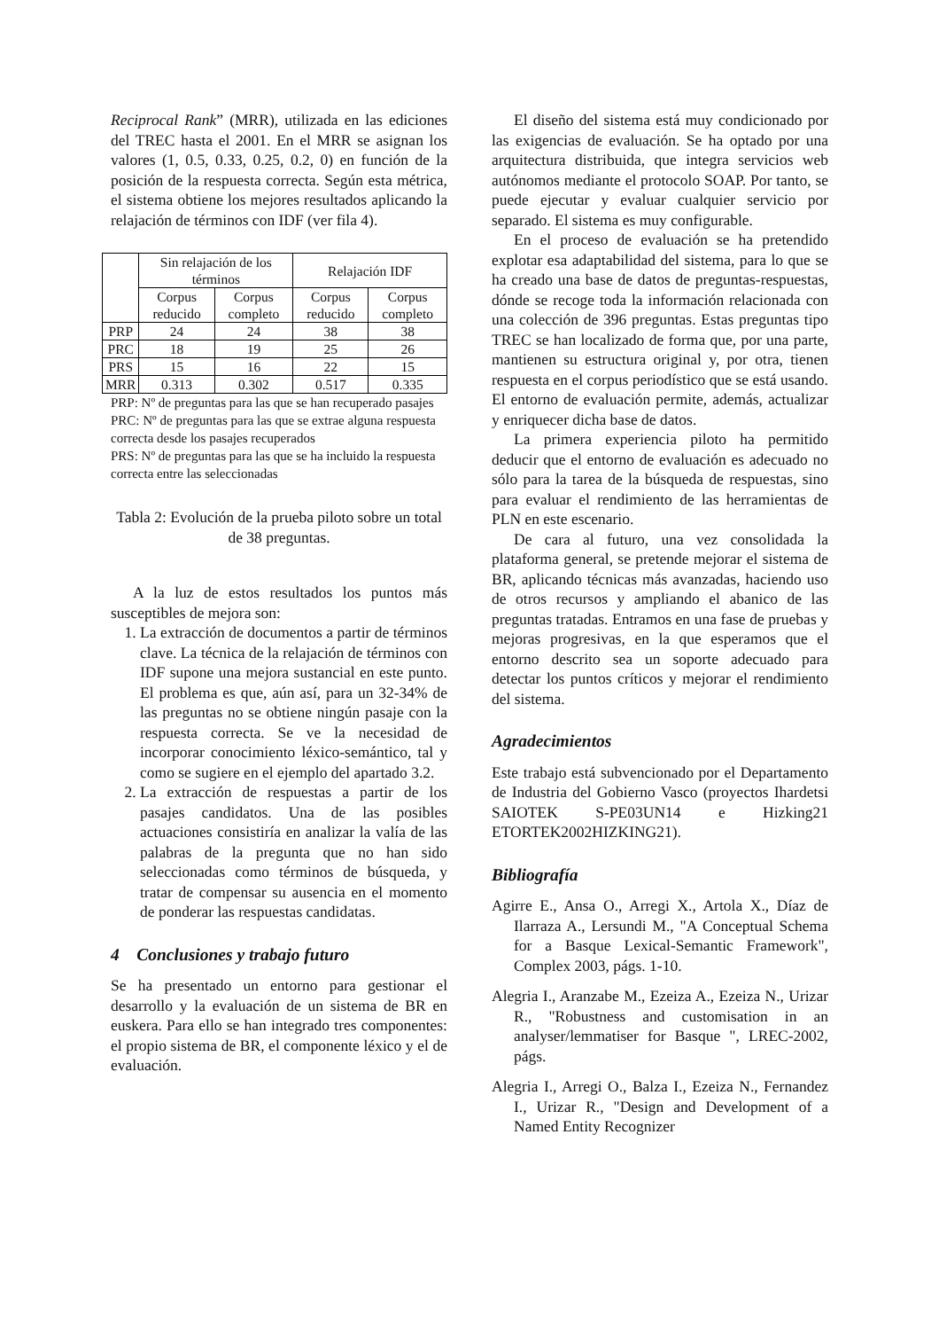Reciprocal Rank” (MRR), utilizada en las ediciones del TREC hasta el 2001. En el MRR se asignan los valores (1, 0.5, 0.33, 0.25, 0.2, 0) en función de la posición de la respuesta correcta. Según esta métrica, el sistema obtiene los mejores resultados aplicando la relajación de términos con IDF (ver fila 4).
| | Sin relajación de los términos | | Relajación IDF | |
| --- | --- | --- | --- | --- |
| | Corpus reducido | Corpus completo | Corpus reducido | Corpus completo |
| PRP | 24 | 24 | 38 | 38 |
| PRC | 18 | 19 | 25 | 26 |
| PRS | 15 | 16 | 22 | 15 |
| MRR | 0.313 | 0.302 | 0.517 | 0.335 |
PRP: Nº de preguntas para las que se han recuperado pasajes
PRC: Nº de preguntas para las que se extrae alguna respuesta correcta desde los pasajes recuperados
PRS: Nº de preguntas para las que se ha incluido la respuesta correcta entre las seleccionadas
Tabla 2: Evolución de la prueba piloto sobre un total de 38 preguntas.
A la luz de estos resultados los puntos más susceptibles de mejora son:
1. La extracción de documentos a partir de términos clave. La técnica de la relajación de términos con IDF supone una mejora sustancial en este punto. El problema es que, aún así, para un 32-34% de las preguntas no se obtiene ningún pasaje con la respuesta correcta. Se ve la necesidad de incorporar conocimiento léxico-semántico, tal y como se sugiere en el ejemplo del apartado 3.2.
2. La extracción de respuestas a partir de los pasajes candidatos. Una de las posibles actuaciones consistiría en analizar la valía de las palabras de la pregunta que no han sido seleccionadas como términos de búsqueda, y tratar de compensar su ausencia en el momento de ponderar las respuestas candidatas.
4 Conclusiones y trabajo futuro
Se ha presentado un entorno para gestionar el desarrollo y la evaluación de un sistema de BR en euskera. Para ello se han integrado tres componentes: el propio sistema de BR, el componente léxico y el de evaluación.
El diseño del sistema está muy condicionado por las exigencias de evaluación. Se ha optado por una arquitectura distribuida, que integra servicios web autónomos mediante el protocolo SOAP. Por tanto, se puede ejecutar y evaluar cualquier servicio por separado. El sistema es muy configurable.
En el proceso de evaluación se ha pretendido explotar esa adaptabilidad del sistema, para lo que se ha creado una base de datos de preguntas-respuestas, dónde se recoge toda la información relacionada con una colección de 396 preguntas. Estas preguntas tipo TREC se han localizado de forma que, por una parte, mantienen su estructura original y, por otra, tienen respuesta en el corpus periodístico que se está usando. El entorno de evaluación permite, además, actualizar y enriquecer dicha base de datos.
La primera experiencia piloto ha permitido deducir que el entorno de evaluación es adecuado no sólo para la tarea de la búsqueda de respuestas, sino para evaluar el rendimiento de las herramientas de PLN en este escenario.
De cara al futuro, una vez consolidada la plataforma general, se pretende mejorar el sistema de BR, aplicando técnicas más avanzadas, haciendo uso de otros recursos y ampliando el abanico de las preguntas tratadas. Entramos en una fase de pruebas y mejoras progresivas, en la que esperamos que el entorno descrito sea un soporte adecuado para detectar los puntos críticos y mejorar el rendimiento del sistema.
Agradecimientos
Este trabajo está subvencionado por el Departamento de Industria del Gobierno Vasco (proyectos Ihardetsi SAIOTEK S-PE03UN14 e Hizking21 ETORTEK2002HIZKING21).
Bibliografía
Agirre E., Ansa O., Arregi X., Artola X., Díaz de Ilarraza A., Lersundi M., "A Conceptual Schema for a Basque Lexical-Semantic Framework", Complex 2003, págs. 1-10.
Alegria I., Aranzabe M., Ezeiza A., Ezeiza N., Urizar R., "Robustness and customisation in an analyser/lemmatiser for Basque ", LREC-2002, págs.
Alegria I., Arregi O., Balza I., Ezeiza N., Fernandez I., Urizar R., "Design and Development of a Named Entity Recognizer